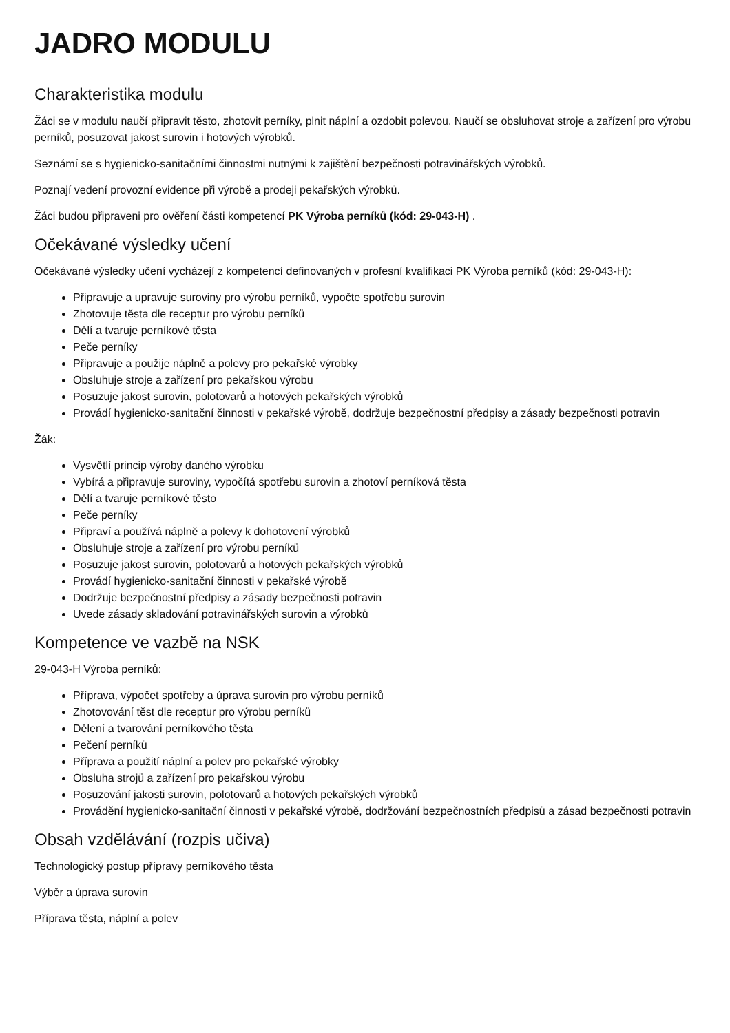JADRO MODULU
Charakteristika modulu
Žáci se v modulu naučí připravit těsto, zhotovit perníky, plnit náplní a ozdobit polevou. Naučí se obsluhovat stroje a zařízení pro výrobu perníků, posuzovat jakost surovin i hotových výrobků.
Seznámí se s hygienicko-sanitačními činnostmi nutnými k zajištění bezpečnosti potravinářských výrobků.
Poznají vedení provozní evidence při výrobě a prodeji pekařských výrobků.
Žáci budou připraveni pro ověření části kompetencí PK Výroba perníků (kód: 29-043-H) .
Očekávané výsledky učení
Očekávané výsledky učení vycházejí z kompetencí definovaných v profesní kvalifikaci PK Výroba perníků (kód: 29-043-H):
Připravuje a upravuje suroviny pro výrobu perníků, vypočte spotřebu surovin
Zhotovuje těsta dle receptur pro výrobu perníků
Dělí a tvaruje perníkové těsta
Peče perníky
Připravuje a použije náplně a polevy pro pekařské výrobky
Obsluhuje stroje a zařízení pro pekařskou výrobu
Posuzuje jakost surovin, polotovarů a hotových pekařských výrobků
Provádí hygienicko-sanitační činnosti v pekařské výrobě, dodržuje bezpečnostní předpisy a zásady bezpečnosti potravin
Žák:
Vysvětlí princip výroby daného výrobku
Vybírá a připravuje suroviny, vypočítá spotřebu surovin a zhotoví perníková těsta
Dělí a tvaruje perníkové těsto
Peče perníky
Připraví a používá náplně a polevy k dohotovení výrobků
Obsluhuje stroje a zařízení pro výrobu perníků
Posuzuje jakost surovin, polotovarů a hotových pekařských výrobků
Provádí hygienicko-sanitační činnosti v pekařské výrobě
Dodržuje bezpečnostní předpisy a zásady bezpečnosti potravin
Uvede zásady skladování potravinářských surovin a výrobků
Kompetence ve vazbě na NSK
29-043-H Výroba perníků:
Příprava, výpočet spotřeby a úprava surovin pro výrobu perníků
Zhotovování těst dle receptur pro výrobu perníků
Dělení a tvarování perníkového těsta
Pečení perníků
Příprava a použití náplní a polev pro pekařské výrobky
Obsluha strojů a zařízení pro pekařskou výrobu
Posuzování jakosti surovin, polotovarů a hotových pekařských výrobků
Provádění hygienicko-sanitační činnosti v pekařské výrobě, dodržování bezpečnostních předpisů a zásad bezpečnosti potravin
Obsah vzdělávání (rozpis učiva)
Technologický postup přípravy perníkového těsta
Výběr a úprava surovin
Příprava těsta, náplní a polev